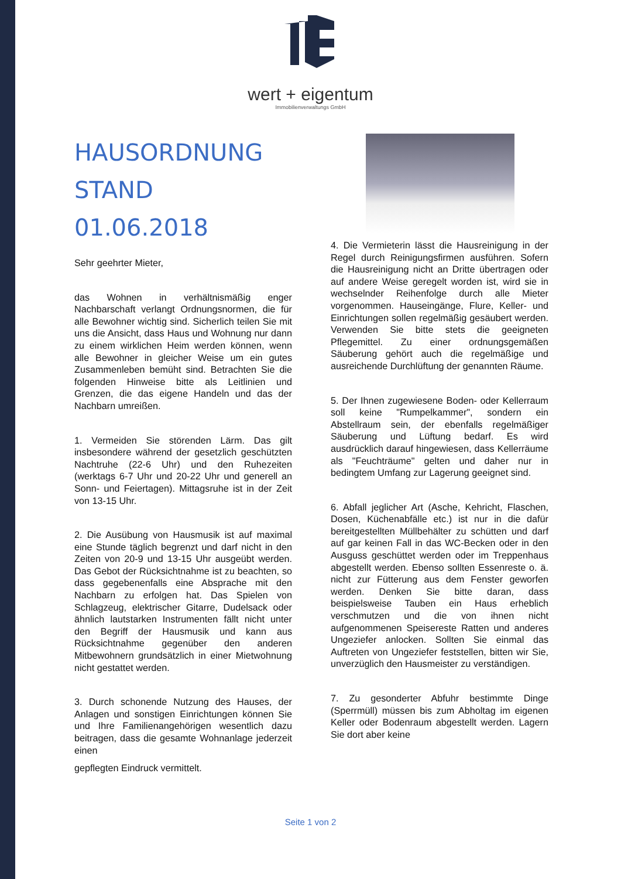wert + eigentum
Immobilienverwaltungs GmbH
HAUSORDNUNG
STAND 01.06.2018
Sehr geehrter Mieter,
das Wohnen in verhältnismäßig enger Nachbarschaft verlangt Ordnungsnormen, die für alle Bewohner wichtig sind. Sicherlich teilen Sie mit uns die Ansicht, dass Haus und Wohnung nur dann zu einem wirklichen Heim werden können, wenn alle Bewohner in gleicher Weise um ein gutes Zusammenleben bemüht sind. Betrachten Sie die folgenden Hinweise bitte als Leitlinien und Grenzen, die das eigene Handeln und das der Nachbarn umreißen.
1. Vermeiden Sie störenden Lärm. Das gilt insbesondere während der gesetzlich geschützten Nachtruhe (22-6 Uhr) und den Ruhezeiten (werktags 6-7 Uhr und 20-22 Uhr und generell an Sonn- und Feiertagen). Mittagsruhe ist in der Zeit von 13-15 Uhr.
2. Die Ausübung von Hausmusik ist auf maximal eine Stunde täglich begrenzt und darf nicht in den Zeiten von 20-9 und 13-15 Uhr ausgeübt werden. Das Gebot der Rücksichtnahme ist zu beachten, so dass gegebenenfalls eine Absprache mit den Nachbarn zu erfolgen hat. Das Spielen von Schlagzeug, elektrischer Gitarre, Dudelsack oder ähnlich lautstarken Instrumenten fällt nicht unter den Begriff der Hausmusik und kann aus Rücksichtnahme gegenüber den anderen Mitbewohnern grundsätzlich in einer Mietwohnung nicht gestattet werden.
3. Durch schonende Nutzung des Hauses, der Anlagen und sonstigen Einrichtungen können Sie und Ihre Familienangehörigen wesentlich dazu beitragen, dass die gesamte Wohnanlage jederzeit einen
gepflegten Eindruck vermittelt.
4. Die Vermieterin lässt die Hausreinigung in der Regel durch Reinigungsfirmen ausführen. Sofern die Hausreinigung nicht an Dritte übertragen oder auf andere Weise geregelt worden ist, wird sie in wechselnder Reihenfolge durch alle Mieter vorgenommen. Hauseingänge, Flure, Keller- und Einrichtungen sollen regelmäßig gesäubert werden. Verwenden Sie bitte stets die geeigneten Pflegemittel. Zu einer ordnungsgemäßen Säuberung gehört auch die regelmäßige und ausreichende Durchlüftung der genannten Räume.
5. Der Ihnen zugewiesene Boden- oder Kellerraum soll keine "Rumpelkammer", sondern ein Abstellraum sein, der ebenfalls regelmäßiger Säuberung und Lüftung bedarf. Es wird ausdrücklich darauf hingewiesen, dass Kellerräume als "Feuchträume" gelten und daher nur in bedingtem Umfang zur Lagerung geeignet sind.
6. Abfall jeglicher Art (Asche, Kehricht, Flaschen, Dosen, Küchenabfälle etc.) ist nur in die dafür bereitgestellten Müllbehälter zu schütten und darf auf gar keinen Fall in das WC-Becken oder in den Ausguss geschüttet werden oder im Treppenhaus abgestellt werden. Ebenso sollten Essenreste o. ä. nicht zur Fütterung aus dem Fenster geworfen werden. Denken Sie bitte daran, dass beispielsweise Tauben ein Haus erheblich verschmutzen und die von ihnen nicht aufgenommenen Speisereste Ratten und anderes Ungeziefer anlocken. Sollten Sie einmal das Auftreten von Ungeziefer feststellen, bitten wir Sie, unverzüglich den Hausmeister zu verständigen.
7. Zu gesonderter Abfuhr bestimmte Dinge (Sperrmüll) müssen bis zum Abholtag im eigenen Keller oder Bodenraum abgestellt werden. Lagern Sie dort aber keine
Seite 1 von 2